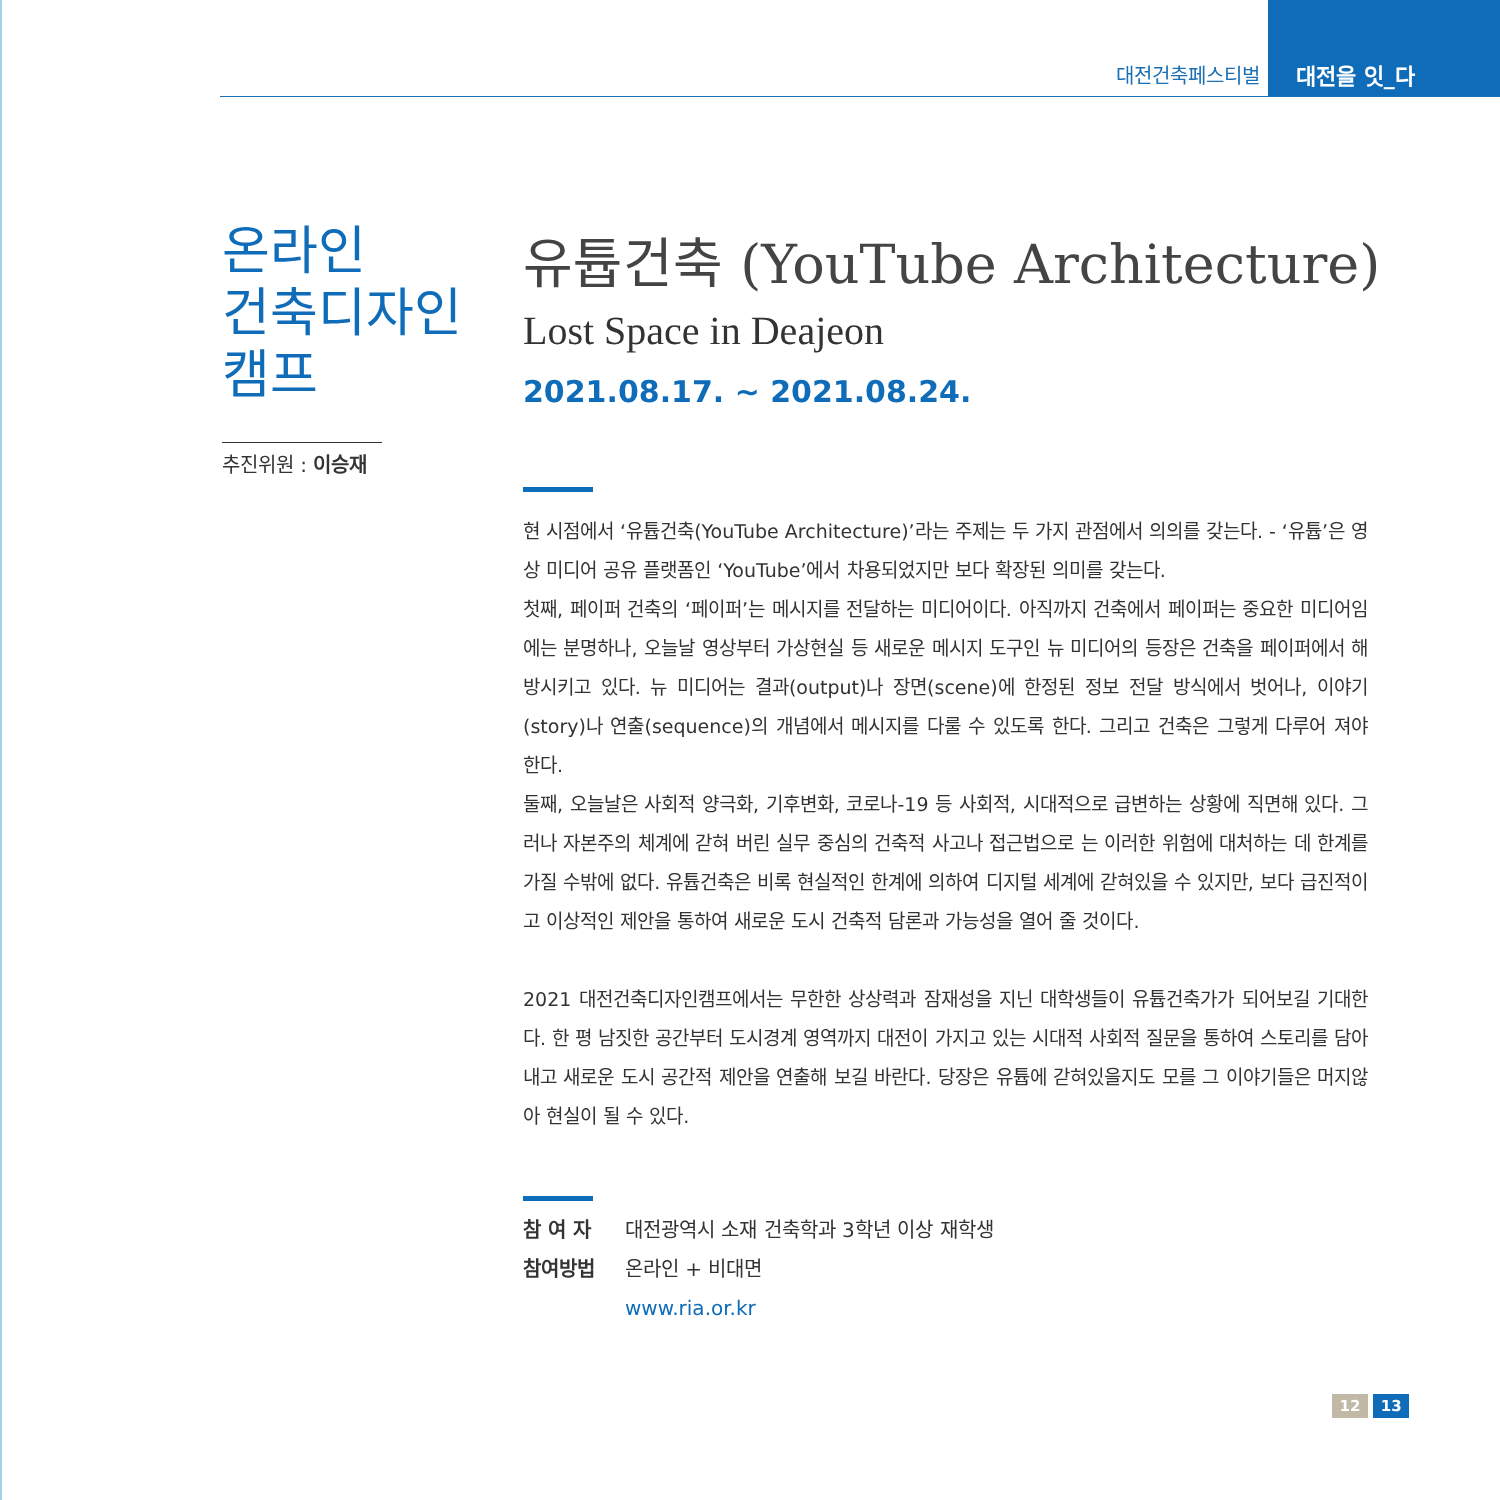대전건축페스티벌
대전을 잇_다
온라인
건축디자인
캠프
추진위원 : 이승재
유튭건축 (YouTube Architecture)
Lost Space in Deajeon
2021.08.17. ~ 2021.08.24.
현 시점에서 ‘유튭건축(YouTube Architecture)’라는 주제는 두 가지 관점에서 의의를 갖는다. - ‘유튭’은 영상 미디어 공유 플랫폼인 ‘YouTube’에서 차용되었지만 보다 확장된 의미를 갖는다.
첫째, 페이퍼 건축의 ‘페이퍼’는 메시지를 전달하는 미디어이다. 아직까지 건축에서 페이퍼는 중요한 미디어임에는 분명하나, 오늘날 영상부터 가상현실 등 새로운 메시지 도구인 뉴 미디어의 등장은 건축을 페이퍼에서 해방시키고 있다. 뉴 미디어는 결과(output)나 장면(scene)에 한정된 정보 전달 방식에서 벗어나, 이야기(story)나 연출(sequence)의 개념에서 메시지를 다룰 수 있도록 한다. 그리고 건축은 그렇게 다루어 져야 한다.
둘째, 오늘날은 사회적 양극화, 기후변화, 코로나-19 등 사회적, 시대적으로 급변하는 상황에 직면해 있다. 그러나 자본주의 체계에 갇혀 버린 실무 중심의 건축적 사고나 접근법으로 는 이러한 위험에 대처하는 데 한계를 가질 수밖에 없다. 유튭건축은 비록 현실적인 한계에 의하여 디지털 세계에 갇혀있을 수 있지만, 보다 급진적이고 이상적인 제안을 통하여 새로운 도시 건축적 담론과 가능성을 열어 줄 것이다.
2021 대전건축디자인캠프에서는 무한한 상상력과 잠재성을 지닌 대학생들이 유튭건축가가 되어보길 기대한다. 한 평 남짓한 공간부터 도시경계 영역까지 대전이 가지고 있는 시대적 사회적 질문을 통하여 스토리를 담아내고 새로운 도시 공간적 제안을 연출해 보길 바란다. 당장은 유튭에 갇혀있을지도 모를 그 이야기들은 머지않아 현실이 될 수 있다.
| 참 여 자 | 대전광역시 소재 건축학과 3학년 이상 재학생 |
| 참여방법 | 온라인 + 비대면 |
| | www.ria.or.kr |
12 13